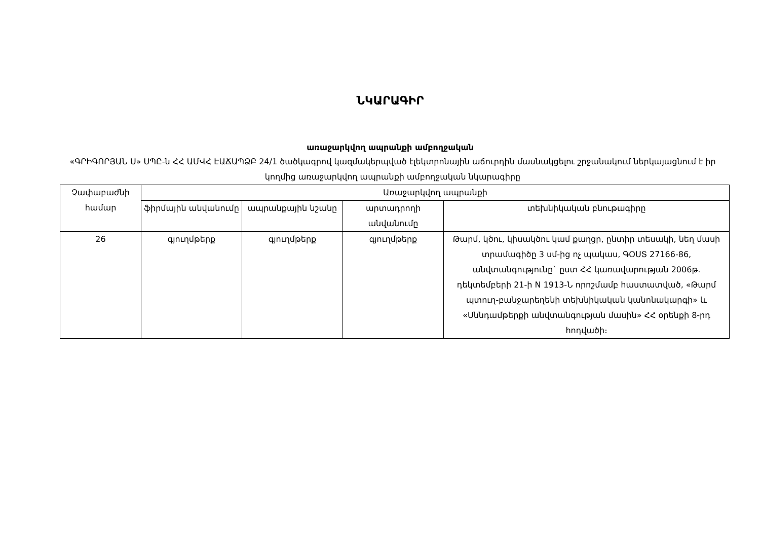ՆԿԱՐԱԳԻՐ
առաջարկվող ապրանքի ամբողջական
«ԳՐԻԳՈՐՅԱՆ Ս» ՍՊԸ-ն ՀՀ ԱՄՎՀ ԷԱՃԱՊՁԲ 24/1 ծածկագրով կազմակերպված էլեկտրոնային աճուրդին մասնակցելու շրջանակում ներկայացնում է իր կողմից առաջարկվող ապրանքի ամբողջական նկարագիրը
| Չափաբաժնի համար | Առաջարկվող ապրանքի | | | |
| --- | --- | --- | --- | --- |
| | ֆիրմային անվանումը | ապրանքային նշանը | արտադրողի անվանումը | տեխնիկական բնութագիրը |
| 26 | գյուղմթերք | գյուղմթերք | գյուղմթերք | Թարմ, կծու, կիսակծու կամ քաղցր, ընտիր տեսակի, նեղ մասի տրամագիծը 3 սմ-ից ոչ պակաս, ԳՕՍՏ 27166-86, անվտանգությունը` ըստ ՀՀ կառավարության 2006թ. դեկտեմբերի 21-ի N 1913-Ն որոշմամբ հաստատված, «Թարմ պտուղ-բանջարեղենի տեխնիկական կանոնակարգի» և «Սննդամթերքի անվտանգության մասին» ՀՀ օրենքի 8-րդ հոդվածի։ |